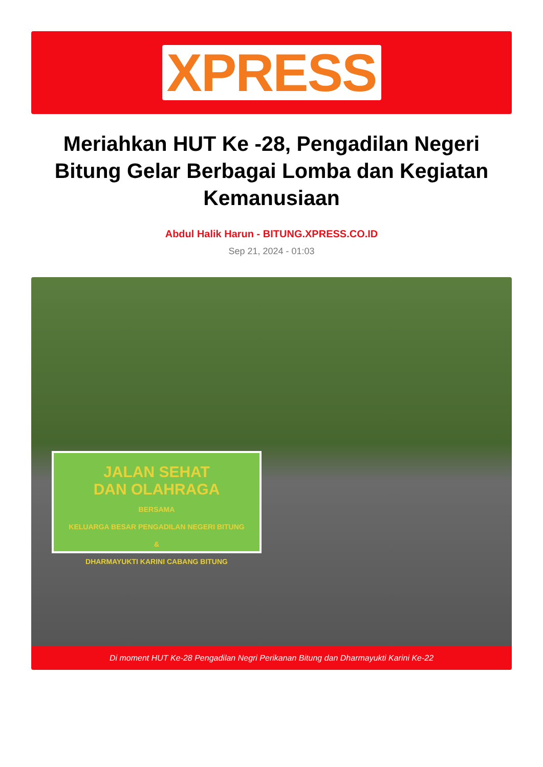XPRESS
Meriahkan HUT Ke -28, Pengadilan Negeri Bitung Gelar Berbagai Lomba dan Kegiatan Kemanusiaan
Abdul Halik Harun - BITUNG.XPRESS.CO.ID
Sep 21, 2024 - 01:03
JALAN SEHAT
DAN OLAHRAGA
BERSAMA
KELUARGA BESAR PENGADILAN NEGERI BITUNG
&
DHARMAYUKTI KARINI CABANG BITUNG
Di moment HUT Ke-28 Pengadilan Negri Perikanan Bitung dan Dharmayukti Karini Ke-22